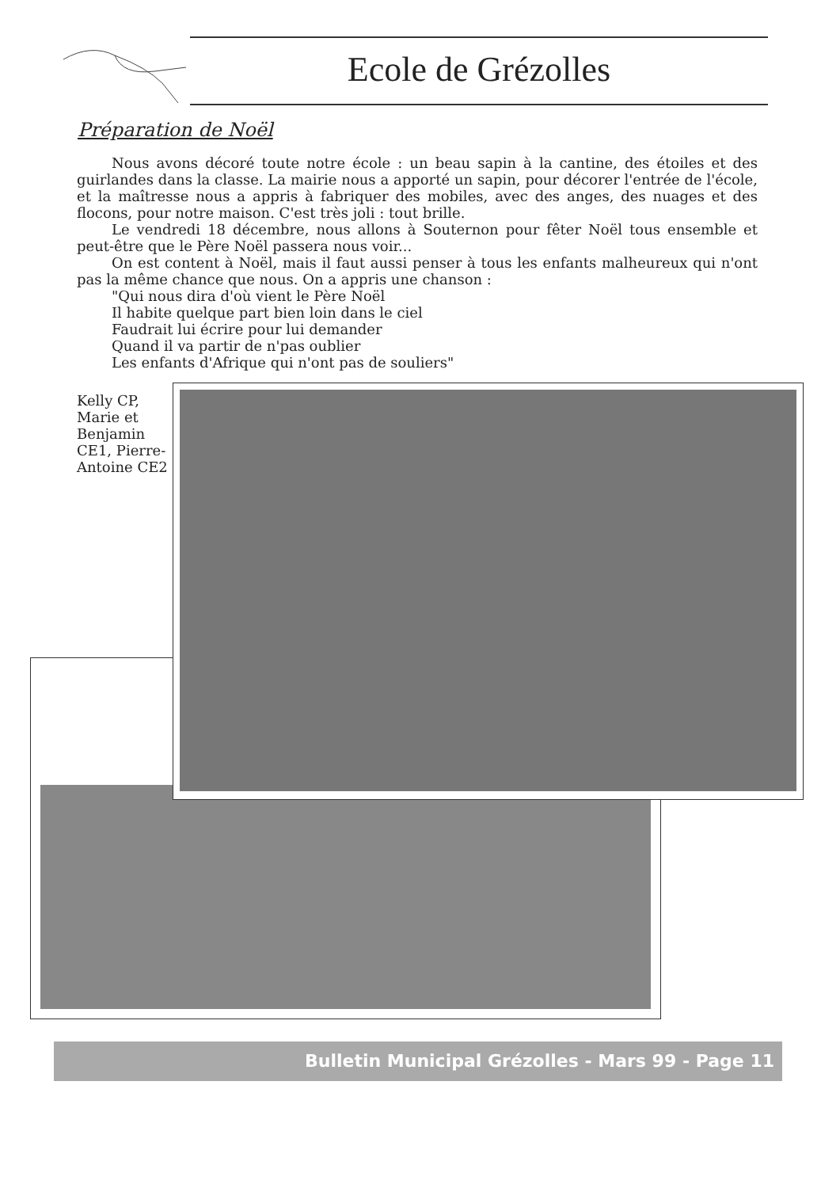Ecole de Grézolles
Préparation de Noël
Nous avons décoré toute notre école : un beau sapin à la cantine, des étoiles et des guirlandes dans la classe. La mairie nous a apporté un sapin, pour décorer l'entrée de l'école, et la maîtresse nous a appris à fabriquer des mobiles, avec des anges, des nuages et des flocons, pour notre maison. C'est très joli : tout brille.
Le vendredi 18 décembre, nous allons à Souternon pour fêter Noël tous ensemble et peut-être que le Père Noël passera nous voir...
On est content à Noël, mais il faut aussi penser à tous les enfants malheureux qui n'ont pas la même chance que nous. On a appris une chanson :
"Qui nous dira d'où vient le Père Noël
Il habite quelque part bien loin dans le ciel
Faudrait lui écrire pour lui demander
Quand il va partir de n'pas oublier
Les enfants d'Afrique qui n'ont pas de souliers"
Kelly CP, Marie et Benjamin CE1, Pierre-Antoine CE2
Bulletin Municipal Grézolles - Mars 99 - Page 11